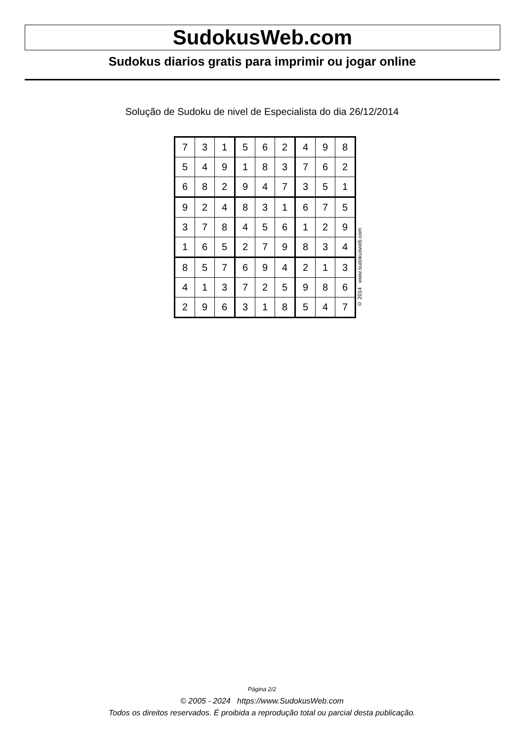SudokusWeb.com
Sudokus diarios gratis para imprimir ou jogar online
Solução de Sudoku de nivel de Especialista do dia 26/12/2014
| 7 | 3 | 1 | 5 | 6 | 2 | 4 | 9 | 8 |
| 5 | 4 | 9 | 1 | 8 | 3 | 7 | 6 | 2 |
| 6 | 8 | 2 | 9 | 4 | 7 | 3 | 5 | 1 |
| 9 | 2 | 4 | 8 | 3 | 1 | 6 | 7 | 5 |
| 3 | 7 | 8 | 4 | 5 | 6 | 1 | 2 | 9 |
| 1 | 6 | 5 | 2 | 7 | 9 | 8 | 3 | 4 |
| 8 | 5 | 7 | 6 | 9 | 4 | 2 | 1 | 3 |
| 4 | 1 | 3 | 7 | 2 | 5 | 9 | 8 | 6 |
| 2 | 9 | 6 | 3 | 1 | 8 | 5 | 4 | 7 |
© 2014 www.sudokusweb.com
Página 2/2
© 2005 - 2024 https://www.SudokusWeb.com
Todos os direitos reservados. É proibida a reprodução total ou parcial desta publicação.